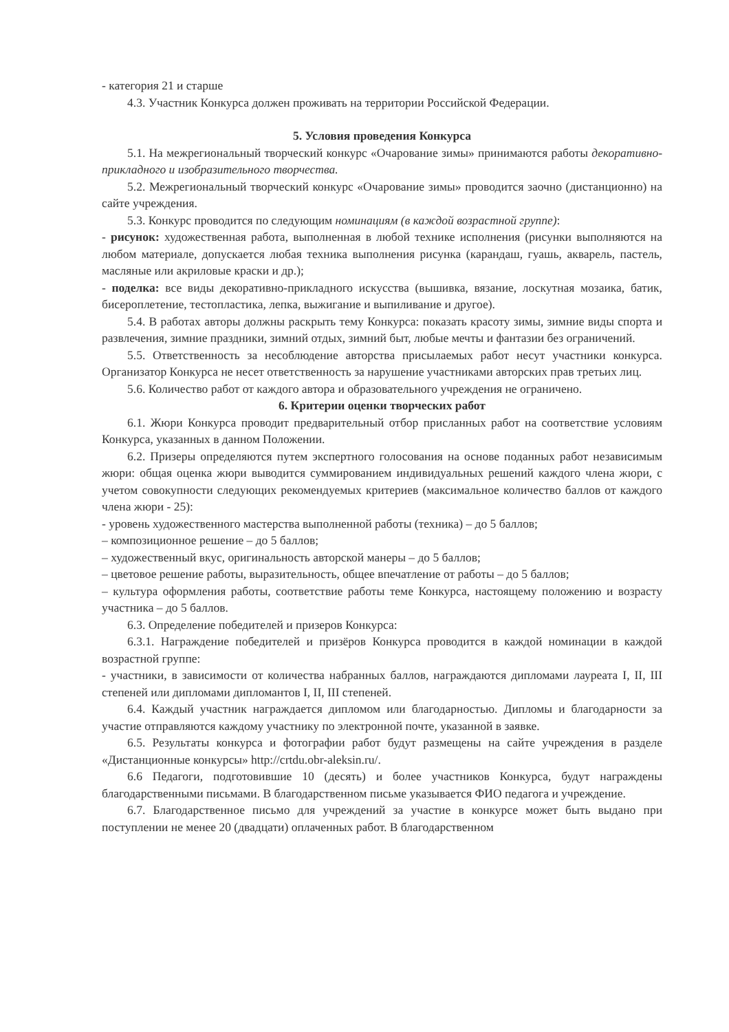- категория 21 и старше
4.3. Участник Конкурса должен проживать на территории Российской Федерации.
5. Условия проведения Конкурса
5.1. На межрегиональный творческий конкурс «Очарование зимы» принимаются работы декоративно-прикладного и изобразительного творчества.
5.2. Межрегиональный творческий конкурс «Очарование зимы» проводится заочно (дистанционно) на сайте учреждения.
5.3. Конкурс проводится по следующим номинациям (в каждой возрастной группе):
- рисунок: художественная работа, выполненная в любой технике исполнения (рисунки выполняются на любом материале, допускается любая техника выполнения рисунка (карандаш, гуашь, акварель, пастель, масляные или акриловые краски и др.);
- поделка: все виды декоративно-прикладного искусства (вышивка, вязание, лоскутная мозаика, батик, бисероплетение, тестопластика, лепка, выжигание и выпиливание и другое).
5.4. В работах авторы должны раскрыть тему Конкурса: показать красоту зимы, зимние виды спорта и развлечения, зимние праздники, зимний отдых, зимний быт, любые мечты и фантазии без ограничений.
5.5. Ответственность за несоблюдение авторства присылаемых работ несут участники конкурса. Организатор Конкурса не несет ответственность за нарушение участниками авторских прав третьих лиц.
5.6. Количество работ от каждого автора и образовательного учреждения не ограничено.
6. Критерии оценки творческих работ
6.1. Жюри Конкурса проводит предварительный отбор присланных работ на соответствие условиям Конкурса, указанных в данном Положении.
6.2. Призеры определяются путем экспертного голосования на основе поданных работ независимым жюри: общая оценка жюри выводится суммированием индивидуальных решений каждого члена жюри, с учетом совокупности следующих рекомендуемых критериев (максимальное количество баллов от каждого члена жюри - 25):
- уровень художественного мастерства выполненной работы (техника) – до 5 баллов;
– композиционное решение – до 5 баллов;
– художественный вкус, оригинальность авторской манеры – до 5 баллов;
– цветовое решение работы, выразительность, общее впечатление от работы – до 5 баллов;
– культура оформления работы, соответствие работы теме Конкурса, настоящему положению и возрасту участника – до 5 баллов.
6.3. Определение победителей и призеров Конкурса:
6.3.1. Награждение победителей и призёров Конкурса проводится в каждой номинации в каждой возрастной группе:
- участники, в зависимости от количества набранных баллов, награждаются дипломами лауреата I, II, III степеней или дипломами дипломантов I, II, III степеней.
6.4. Каждый участник награждается дипломом или благодарностью. Дипломы и благодарности за участие отправляются каждому участнику по электронной почте, указанной в заявке.
6.5. Результаты конкурса и фотографии работ будут размещены на сайте учреждения в разделе «Дистанционные конкурсы» http://crtdu.obr-aleksin.ru/.
6.6 Педагоги, подготовившие 10 (десять) и более участников Конкурса, будут награждены благодарственными письмами. В благодарственном письме указывается ФИО педагога и учреждение.
6.7. Благодарственное письмо для учреждений за участие в конкурсе может быть выдано при поступлении не менее 20 (двадцати) оплаченных работ. В благодарственном